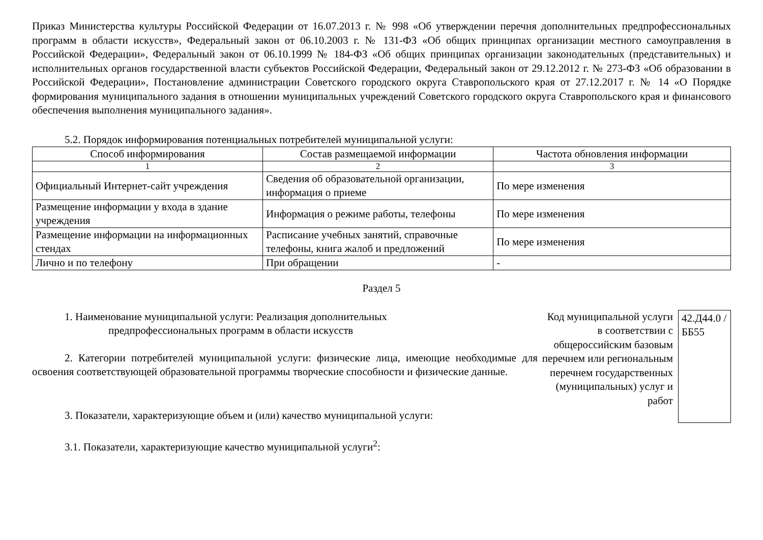Приказ Министерства культуры Российской Федерации от 16.07.2013 г. № 998 «Об утверждении перечня дополнительных предпрофессиональных программ в области искусств», Федеральный закон от 06.10.2003 г. № 131-ФЗ «Об общих принципах организации местного самоуправления в Российской Федерации», Федеральный закон от 06.10.1999 № 184-ФЗ «Об общих принципах организации законодательных (представительных) и исполнительных органов государственной власти субъектов Российской Федерации, Федеральный закон от 29.12.2012 г. № 273-ФЗ «Об образовании в Российской Федерации», Постановление администрации Советского городского округа Ставропольского края от 27.12.2017 г. № 14 «О Порядке формирования муниципального задания в отношении муниципальных учреждений Советского городского округа Ставропольского края и финансового обеспечения выполнения муниципального задания».
5.2. Порядок информирования потенциальных потребителей муниципальной услуги:
| Способ информирования | Состав размещаемой информации | Частота обновления информации |
| --- | --- | --- |
| 1 | 2 | 3 |
| Официальный Интернет-сайт учреждения | Сведения об образовательной организации, информация о приеме | По мере изменения |
| Размещение информации у входа в здание учреждения | Информация о режиме работы, телефоны | По мере изменения |
| Размещение информации на информационных стендах | Расписание учебных занятий, справочные телефоны, книга жалоб и предложений | По мере изменения |
| Лично и по телефону | При обращении | - |
Раздел 5
1. Наименование муниципальной услуги: Реализация дополнительных
предпрофессиональных программ в области искусств
2. Категории потребителей муниципальной услуги: физические лица, имеющие необходимые для освоения соответствующей образовательной программы творческие способности и физические данные.
3. Показатели, характеризующие объем и (или) качество муниципальной услуги:
3.1. Показатели, характеризующие качество муниципальной услуги<sup>2</sup>:
Код муниципальной услуги в соответствии с общероссийским базовым перечнем или региональным перечнем государственных (муниципальных) услуг и работ
42.Д44.0 /ББ55